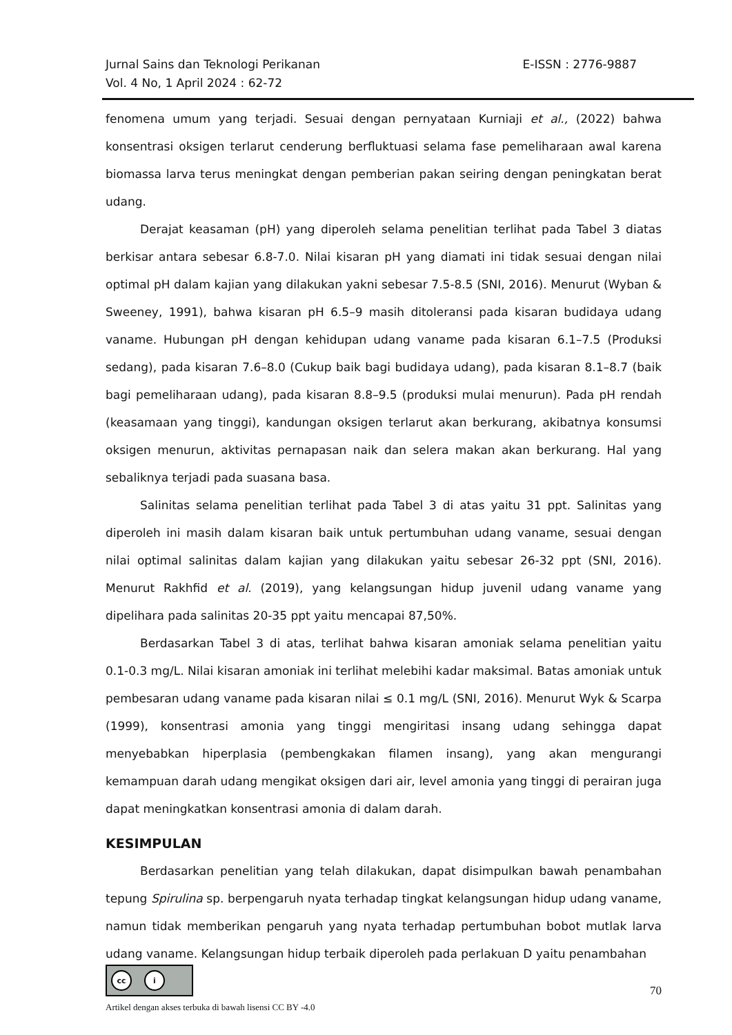E-ISSN : 2776-9887 Jurnal Sains dan Teknologi Perikanan
Vol. 4 No, 1 April 2024 : 62-72
fenomena umum yang terjadi. Sesuai dengan pernyataan Kurniaji et al., (2022) bahwa konsentrasi oksigen terlarut cenderung berfluktuasi selama fase pemeliharaan awal karena biomassa larva terus meningkat dengan pemberian pakan seiring dengan peningkatan berat udang.
Derajat keasaman (pH) yang diperoleh selama penelitian terlihat pada Tabel 3 diatas berkisar antara sebesar 6.8-7.0. Nilai kisaran pH yang diamati ini tidak sesuai dengan nilai optimal pH dalam kajian yang dilakukan yakni sebesar 7.5-8.5 (SNI, 2016). Menurut (Wyban & Sweeney, 1991), bahwa kisaran pH 6.5–9 masih ditoleransi pada kisaran budidaya udang vaname. Hubungan pH dengan kehidupan udang vaname pada kisaran 6.1–7.5 (Produksi sedang), pada kisaran 7.6–8.0 (Cukup baik bagi budidaya udang), pada kisaran 8.1–8.7 (baik bagi pemeliharaan udang), pada kisaran 8.8–9.5 (produksi mulai menurun). Pada pH rendah (keasamaan yang tinggi), kandungan oksigen terlarut akan berkurang, akibatnya konsumsi oksigen menurun, aktivitas pernapasan naik dan selera makan akan berkurang. Hal yang sebaliknya terjadi pada suasana basa.
Salinitas selama penelitian terlihat pada Tabel 3 di atas yaitu 31 ppt. Salinitas yang diperoleh ini masih dalam kisaran baik untuk pertumbuhan udang vaname, sesuai dengan nilai optimal salinitas dalam kajian yang dilakukan yaitu sebesar 26-32 ppt (SNI, 2016). Menurut Rakhfid et al. (2019), yang kelangsungan hidup juvenil udang vaname yang dipelihara pada salinitas 20-35 ppt yaitu mencapai 87,50%.
Berdasarkan Tabel 3 di atas, terlihat bahwa kisaran amoniak selama penelitian yaitu 0.1-0.3 mg/L. Nilai kisaran amoniak ini terlihat melebihi kadar maksimal. Batas amoniak untuk pembesaran udang vaname pada kisaran nilai ≤ 0.1 mg/L (SNI, 2016). Menurut Wyk & Scarpa (1999), konsentrasi amonia yang tinggi mengiritasi insang udang sehingga dapat menyebabkan hiperplasia (pembengkakan filamen insang), yang akan mengurangi kemampuan darah udang mengikat oksigen dari air, level amonia yang tinggi di perairan juga dapat meningkatkan konsentrasi amonia di dalam darah.
KESIMPULAN
Berdasarkan penelitian yang telah dilakukan, dapat disimpulkan bawah penambahan tepung Spirulina sp. berpengaruh nyata terhadap tingkat kelangsungan hidup udang vaname, namun tidak memberikan pengaruh yang nyata terhadap pertumbuhan bobot mutlak larva udang vaname. Kelangsungan hidup terbaik diperoleh pada perlakuan D yaitu penambahan
cc i
70
Artikel dengan akses terbuka di bawah lisensi CC BY -4.0